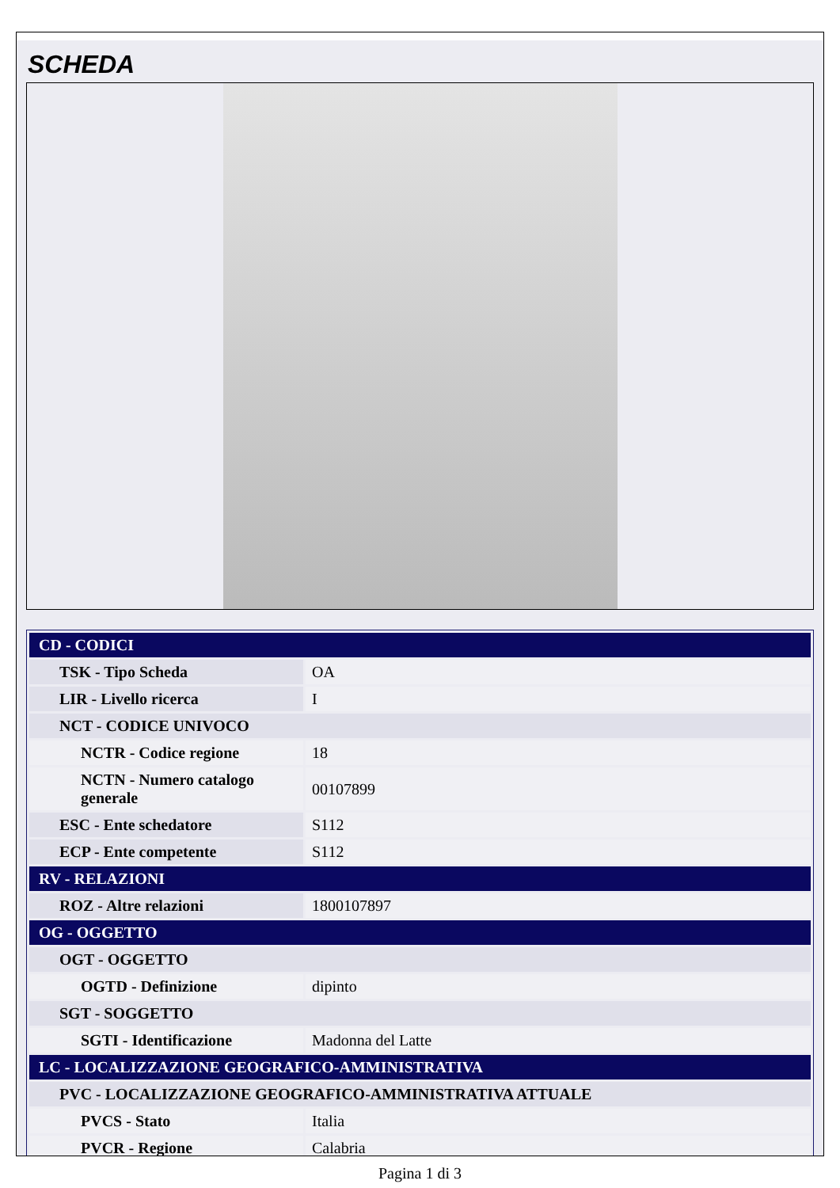SCHEDA
| CD - CODICI | |
| TSK - Tipo Scheda | OA |
| LIR - Livello ricerca | I |
| NCT - CODICE UNIVOCO | |
| NCTR - Codice regione | 18 |
| NCTN - Numero catalogo generale | 00107899 |
| ESC - Ente schedatore | S112 |
| ECP - Ente competente | S112 |
| RV - RELAZIONI | |
| ROZ - Altre relazioni | 1800107897 |
| OG - OGGETTO | |
| OGT - OGGETTO | |
| OGTD - Definizione | dipinto |
| SGT - SOGGETTO | |
| SGTI - Identificazione | Madonna del Latte |
| LC - LOCALIZZAZIONE GEOGRAFICO-AMMINISTRATIVA | |
| PVC - LOCALIZZAZIONE GEOGRAFICO-AMMINISTRATIVA ATTUALE | |
| PVCS - Stato | Italia |
| PVCR - Regione | Calabria |
Pagina 1 di 3